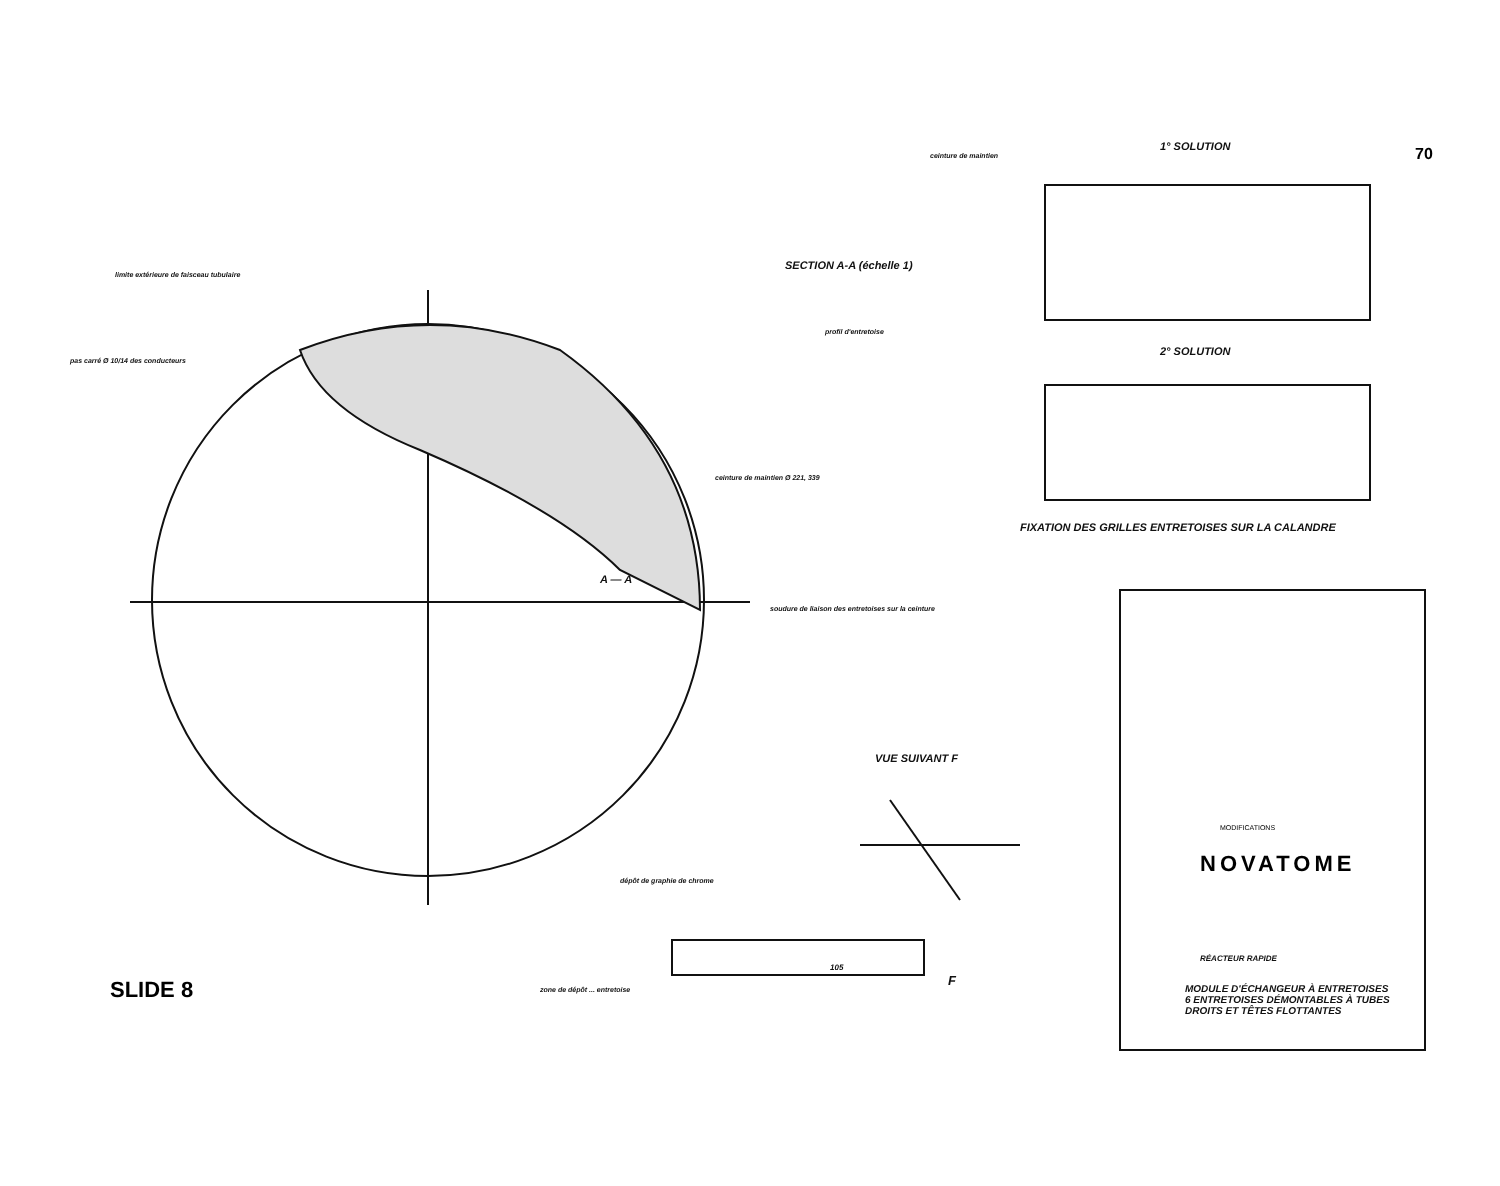1° SOLUTION
70
ceinture de maintien
SECTION A-A (échelle 1)
limite extérieure de faisceau tubulaire
profil d'entretoise
2° SOLUTION
pas carré Ø 10/14 des conducteurs
ceinture de maintien Ø 221, 339
FIXATION DES GRILLES ENTRETOISES SUR LA CALANDRE
A — A
soudure de liaison des entretoises sur la ceinture
VUE SUIVANT F
MODIFICATIONS
NOVATOME
dépôt de graphie de chrome
RÉACTEUR RAPIDE
105
SLIDE 8
MODULE D'ÉCHANGEUR À ENTRETOISES
6 ENTRETOISES DÉMONTABLES À TUBES
DROITS ET TÊTES FLOTTANTES
zone de dépôt ... entretoise
F